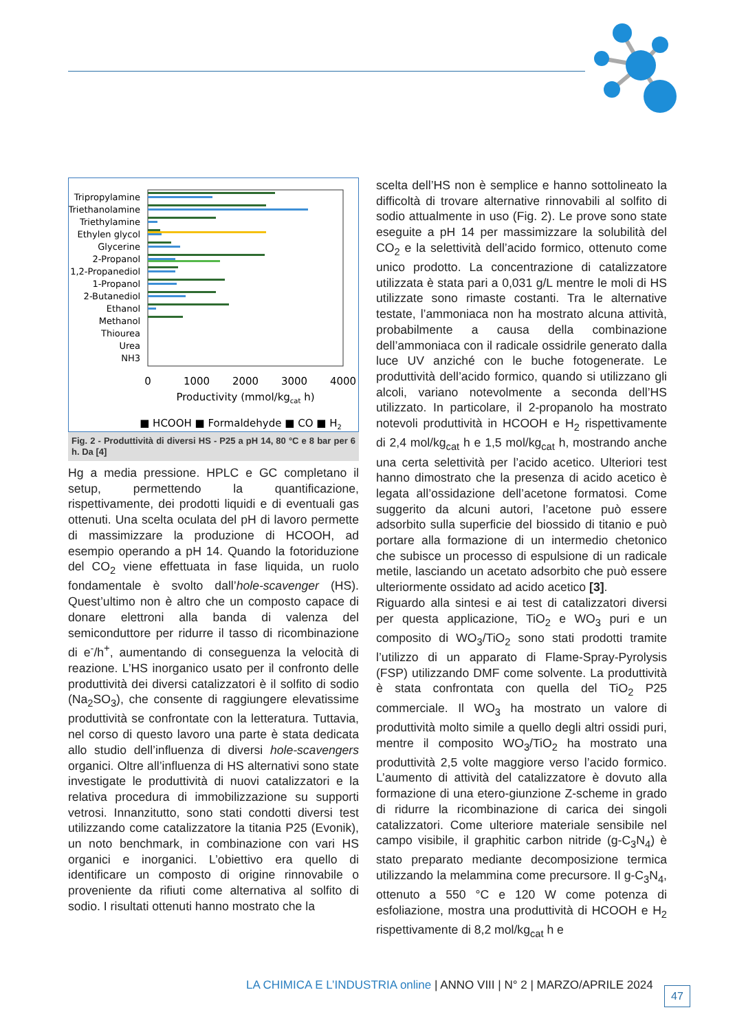Tripropylamine
Triethanolamine
Triethylamine
Ethylen glycol
Glycerine
2-Propanol
1,2-Propanediol
1-Propanol
2-Butanediol
Ethanol
Methanol
Thiourea
Urea
NH3
0
1000
2000
3000
4000
Productivity (mmol/kgcat h)
■ HCOOH ■ Formaldehyde ■ CO ■ H2
Fig. 2 - Produttività di diversi HS - P25 a pH 14, 80 °C e 8 bar per 6 h. Da [4]
Hg a media pressione. HPLC e GC completano il setup, permettendo la quantificazione, rispettivamente, dei prodotti liquidi e di eventuali gas ottenuti. Una scelta oculata del pH di lavoro permette di massimizzare la produzione di HCOOH, ad esempio operando a pH 14. Quando la fotoriduzione del CO<sub>2</sub> viene effettuata in fase liquida, un ruolo fondamentale è svolto dall’hole-scavenger (HS). Quest’ultimo non è altro che un composto capace di donare elettroni alla banda di valenza del semiconduttore per ridurre il tasso di ricombinazione di e<sup>-</sup>/h<sup>+</sup>, aumentando di conseguenza la velocità di reazione. L’HS inorganico usato per il confronto delle produttività dei diversi catalizzatori è il solfito di sodio (Na<sub>2</sub>SO<sub>3</sub>), che consente di raggiungere elevatissime produttività se confrontate con la letteratura. Tuttavia, nel corso di questo lavoro una parte è stata dedicata allo studio dell’influenza di diversi hole-scavengers organici. Oltre all’influenza di HS alternativi sono state investigate le produttività di nuovi catalizzatori e la relativa procedura di immobilizzazione su supporti vetrosi. Innanzitutto, sono stati condotti diversi test utilizzando come catalizzatore la titania P25 (Evonik), un noto benchmark, in combinazione con vari HS organici e inorganici. L’obiettivo era quello di identificare un composto di origine rinnovabile o proveniente da rifiuti come alternativa al solfito di sodio. I risultati ottenuti hanno mostrato che la
scelta dell’HS non è semplice e hanno sottolineato la difficoltà di trovare alternative rinnovabili al solfito di sodio attualmente in uso (Fig. 2). Le prove sono state eseguite a pH 14 per massimizzare la solubilità del CO<sub>2</sub> e la selettività dell’acido formico, ottenuto come unico prodotto. La concentrazione di catalizzatore utilizzata è stata pari a 0,031 g/L mentre le moli di HS utilizzate sono rimaste costanti. Tra le alternative testate, l’ammoniaca non ha mostrato alcuna attività, probabilmente a causa della combinazione dell’ammoniaca con il radicale ossidrile generato dalla luce UV anziché con le buche fotogenerate. Le produttività dell’acido formico, quando si utilizzano gli alcoli, variano notevolmente a seconda dell’HS utilizzato. In particolare, il 2-propanolo ha mostrato notevoli produttività in HCOOH e H<sub>2</sub> rispettivamente di 2,4 mol/kg<sub>cat</sub> h e 1,5 mol/kg<sub>cat</sub> h, mostrando anche una certa selettività per l’acido acetico. Ulteriori test hanno dimostrato che la presenza di acido acetico è legata all’ossidazione dell’acetone formatosi. Come suggerito da alcuni autori, l’acetone può essere adsorbito sulla superficie del biossido di titanio e può portare alla formazione di un intermedio chetonico che subisce un processo di espulsione di un radicale metile, lasciando un acetato adsorbito che può essere ulteriormente ossidato ad acido acetico [3].
Riguardo alla sintesi e ai test di catalizzatori diversi per questa applicazione, TiO<sub>2</sub> e WO<sub>3</sub> puri e un composito di WO<sub>3</sub>/TiO<sub>2</sub> sono stati prodotti tramite l’utilizzo di un apparato di Flame-Spray-Pyrolysis (FSP) utilizzando DMF come solvente. La produttività è stata confrontata con quella del TiO<sub>2</sub> P25 commerciale. Il WO<sub>3</sub> ha mostrato un valore di produttività molto simile a quello degli altri ossidi puri, mentre il composito WO<sub>3</sub>/TiO<sub>2</sub> ha mostrato una produttività 2,5 volte maggiore verso l’acido formico. L’aumento di attività del catalizzatore è dovuto alla formazione di una etero-giunzione Z-scheme in grado di ridurre la ricombinazione di carica dei singoli catalizzatori. Come ulteriore materiale sensibile nel campo visibile, il graphitic carbon nitride (g-C<sub>3</sub>N<sub>4</sub>) è stato preparato mediante decomposizione termica utilizzando la melammina come precursore. Il g-C<sub>3</sub>N<sub>4</sub>, ottenuto a 550 °C e 120 W come potenza di esfoliazione, mostra una produttività di HCOOH e H<sub>2</sub> rispettivamente di 8,2 mol/kg<sub>cat</sub> h e
LA CHIMICA E L’INDUSTRIA online | ANNO VIII | N° 2 | MARZO/APRILE 2024
47